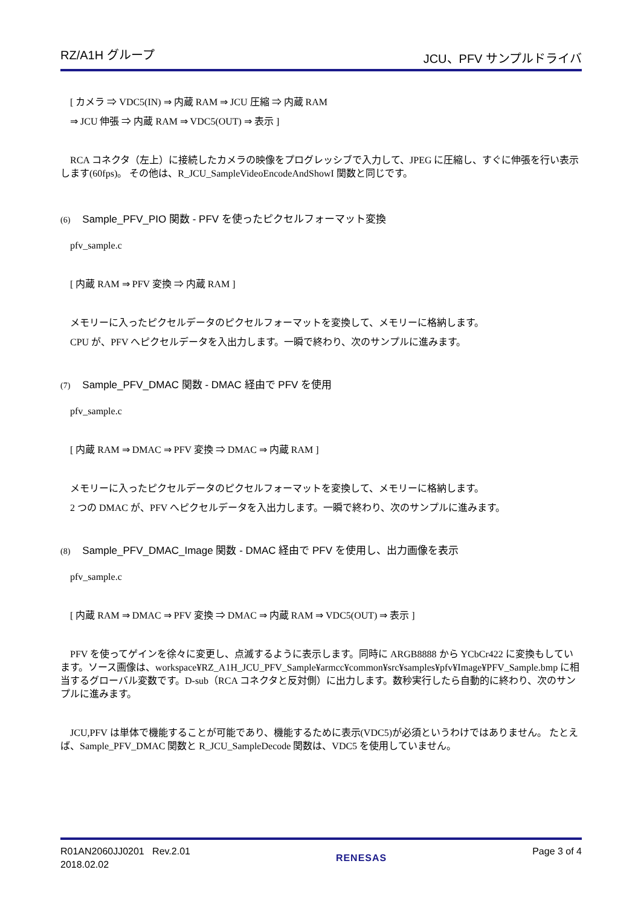RZ/A1H グループ JCU、PFV サンプルドライバ
[ カメラ ⇒ VDC5(IN) ⇒ 内蔵 RAM ⇒ JCU 圧縮 ⇒ 内蔵 RAM
⇒ JCU 伸張 ⇒ 内蔵 RAM ⇒ VDC5(OUT) ⇒ 表示 ]
RCA コネクタ（左上）に接続したカメラの映像をプログレッシブで入力して、JPEG に圧縮し、すぐに伸張を行い表示します(60fps)。 その他は、R_JCU_SampleVideoEncodeAndShowI 関数と同じです。
(6) Sample_PFV_PIO 関数 - PFV を使ったピクセルフォーマット変換
pfv_sample.c
[ 内蔵 RAM ⇒ PFV 変換 ⇒ 内蔵 RAM ]
メモリーに入ったピクセルデータのピクセルフォーマットを変換して、メモリーに格納します。
CPU が、PFV へピクセルデータを入出力します。一瞬で終わり、次のサンプルに進みます。
(7) Sample_PFV_DMAC 関数 - DMAC 経由で PFV を使用
pfv_sample.c
[ 内蔵 RAM ⇒ DMAC ⇒ PFV 変換 ⇒ DMAC ⇒ 内蔵 RAM ]
メモリーに入ったピクセルデータのピクセルフォーマットを変換して、メモリーに格納します。
2 つの DMAC が、PFV へピクセルデータを入出力します。一瞬で終わり、次のサンプルに進みます。
(8) Sample_PFV_DMAC_Image 関数 - DMAC 経由で PFV を使用し、出力画像を表示
pfv_sample.c
[ 内蔵 RAM ⇒ DMAC ⇒ PFV 変換 ⇒ DMAC ⇒ 内蔵 RAM ⇒ VDC5(OUT) ⇒ 表示 ]
PFV を使ってゲインを徐々に変更し、点滅するように表示します。同時に ARGB8888 から YCbCr422 に変換もしています。ソース画像は、workspace¥RZ_A1H_JCU_PFV_Sample¥armcc¥common¥src¥samples¥pfv¥Image¥PFV_Sample.bmp に相当するグローバル変数です。D-sub（RCA コネクタと反対側）に出力します。数秒実行したら自動的に終わり、次のサンプルに進みます。
JCU,PFV は単体で機能することが可能であり、機能するために表示(VDC5)が必須というわけではありません。 たとえば、Sample_PFV_DMAC 関数と R_JCU_SampleDecode 関数は、VDC5 を使用していません。
R01AN2060JJ0201 Rev.2.01
2018.02.02
RENESAS Page 3 of 4